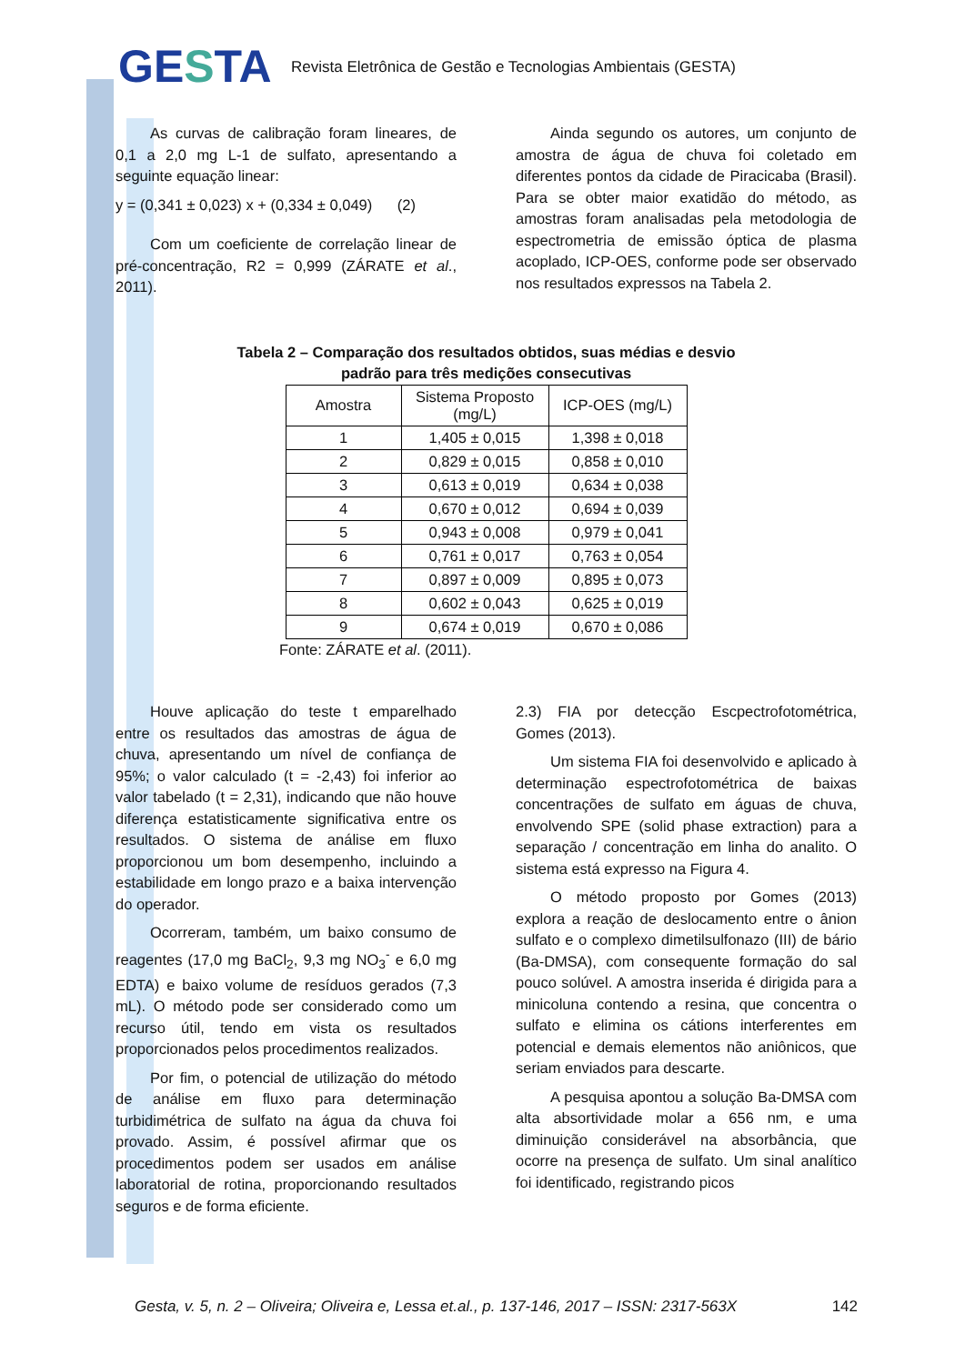GESTA
Revista Eletrônica de Gestão e Tecnologias Ambientais (GESTA)
As curvas de calibração foram lineares, de 0,1 a 2,0 mg L-1 de sulfato, apresentando a seguinte equação linear:
y = (0,341 ± 0,023) x + (0,334 ± 0,049) (2)
Com um coeficiente de correlação linear de pré-concentração, R2 = 0,999 (ZÁRATE et al., 2011).
Ainda segundo os autores, um conjunto de amostra de água de chuva foi coletado em diferentes pontos da cidade de Piracicaba (Brasil). Para se obter maior exatidão do método, as amostras foram analisadas pela metodologia de espectrometria de emissão óptica de plasma acoplado, ICP-OES, conforme pode ser observado nos resultados expressos na Tabela 2.
Tabela 2 – Comparação dos resultados obtidos, suas médias e desvio
padrão para três medições consecutivas
| Amostra | Sistema Proposto (mg/L) | ICP-OES (mg/L) |
| --- | --- | --- |
| 1 | 1,405 ± 0,015 | 1,398 ± 0,018 |
| 2 | 0,829 ± 0,015 | 0,858 ± 0,010 |
| 3 | 0,613 ± 0,019 | 0,634 ± 0,038 |
| 4 | 0,670 ± 0,012 | 0,694 ± 0,039 |
| 5 | 0,943 ± 0,008 | 0,979 ± 0,041 |
| 6 | 0,761 ± 0,017 | 0,763 ± 0,054 |
| 7 | 0,897 ± 0,009 | 0,895 ± 0,073 |
| 8 | 0,602 ± 0,043 | 0,625 ± 0,019 |
| 9 | 0,674 ± 0,019 | 0,670 ± 0,086 |
Fonte: ZÁRATE et al. (2011).
Houve aplicação do teste t emparelhado entre os resultados das amostras de água de chuva, apresentando um nível de confiança de 95%; o valor calculado (t = -2,43) foi inferior ao valor tabelado (t = 2,31), indicando que não houve diferença estatisticamente significativa entre os resultados. O sistema de análise em fluxo proporcionou um bom desempenho, incluindo a estabilidade em longo prazo e a baixa intervenção do operador.
Ocorreram, também, um baixo consumo de reagentes (17,0 mg BaCl<sub>2</sub>, 9,3 mg NO<sub>3</sub><sup>-</sup> e 6,0 mg EDTA) e baixo volume de resíduos gerados (7,3 mL). O método pode ser considerado como um recurso útil, tendo em vista os resultados proporcionados pelos procedimentos realizados.
Por fim, o potencial de utilização do método de análise em fluxo para determinação turbidimétrica de sulfato na água da chuva foi provado. Assim, é possível afirmar que os procedimentos podem ser usados em análise laboratorial de rotina, proporcionando resultados seguros e de forma eficiente.
2.3) FIA por detecção Escpectrofotométrica, Gomes (2013).
Um sistema FIA foi desenvolvido e aplicado à determinação espectrofotométrica de baixas concentrações de sulfato em águas de chuva, envolvendo SPE (solid phase extraction) para a separação / concentração em linha do analito. O sistema está expresso na Figura 4.
O método proposto por Gomes (2013) explora a reação de deslocamento entre o ânion sulfato e o complexo dimetilsulfonazo (III) de bário (Ba-DMSA), com consequente formação do sal pouco solúvel. A amostra inserida é dirigida para a minicoluna contendo a resina, que concentra o sulfato e elimina os cátions interferentes em potencial e demais elementos não aniônicos, que seriam enviados para descarte.
A pesquisa apontou a solução Ba-DMSA com alta absortividade molar a 656 nm, e uma diminuição considerável na absorbância, que ocorre na presença de sulfato. Um sinal analítico foi identificado, registrando picos
Gesta, v. 5, n. 2 – Oliveira; Oliveira e, Lessa et.al., p. 137-146, 2017 – ISSN: 2317-563X 142